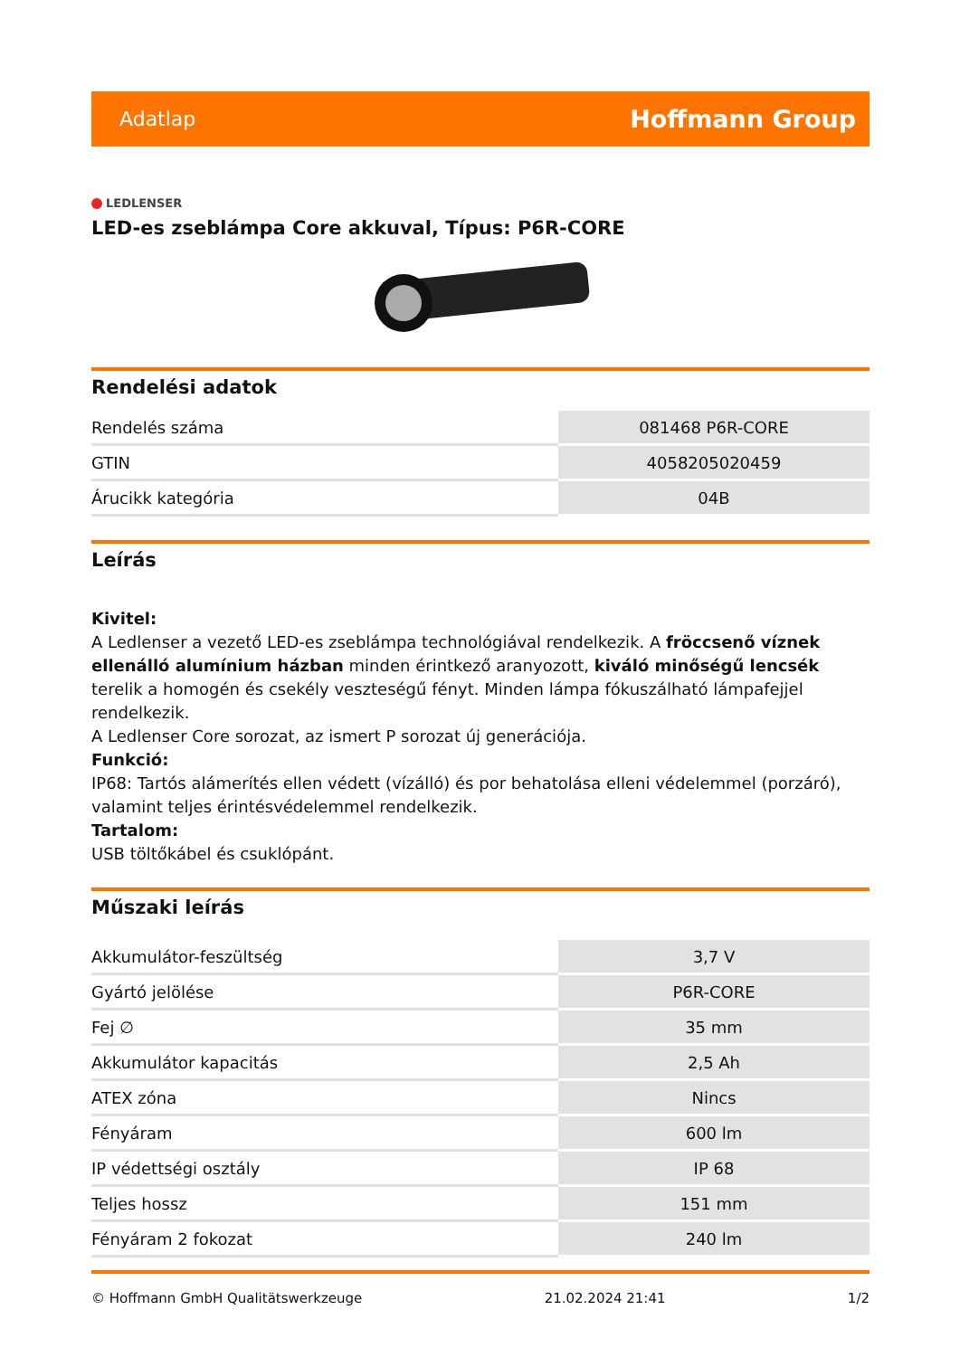Adatlap
Hoffmann Group
LEDLENSER
LED-es zseblámpa Core akkuval, Típus: P6R-CORE
Rendelési adatok
| Rendelés száma | 081468 P6R-CORE |
| GTIN | 4058205020459 |
| Árucikk kategória | 04B |
Leírás
Kivitel:
A Ledlenser a vezető LED-es zseblámpa technológiával rendelkezik. A fröccsenő víznek ellenálló alumínium házban minden érintkező aranyozott, kiváló minőségű lencsék terelik a homogén és csekély veszteségű fényt. Minden lámpa fókuszálható lámpafejjel rendelkezik.
A Ledlenser Core sorozat, az ismert P sorozat új generációja.
Funkció:
IP68: Tartós alámerítés ellen védett (vízálló) és por behatolása elleni védelemmel (porzáró), valamint teljes érintésvédelemmel rendelkezik.
Tartalom:
USB töltőkábel és csuklópánt.
Műszaki leírás
| Akkumulátor-feszültség | 3,7 V |
| Gyártó jelölése | P6R-CORE |
| Fej ∅ | 35 mm |
| Akkumulátor kapacitás | 2,5 Ah |
| ATEX zóna | Nincs |
| Fényáram | 600 lm |
| IP védettségi osztály | IP 68 |
| Teljes hossz | 151 mm |
| Fényáram 2 fokozat | 240 lm |
© Hoffmann GmbH Qualitätswerkzeuge 21.02.2024 21:41 1/2